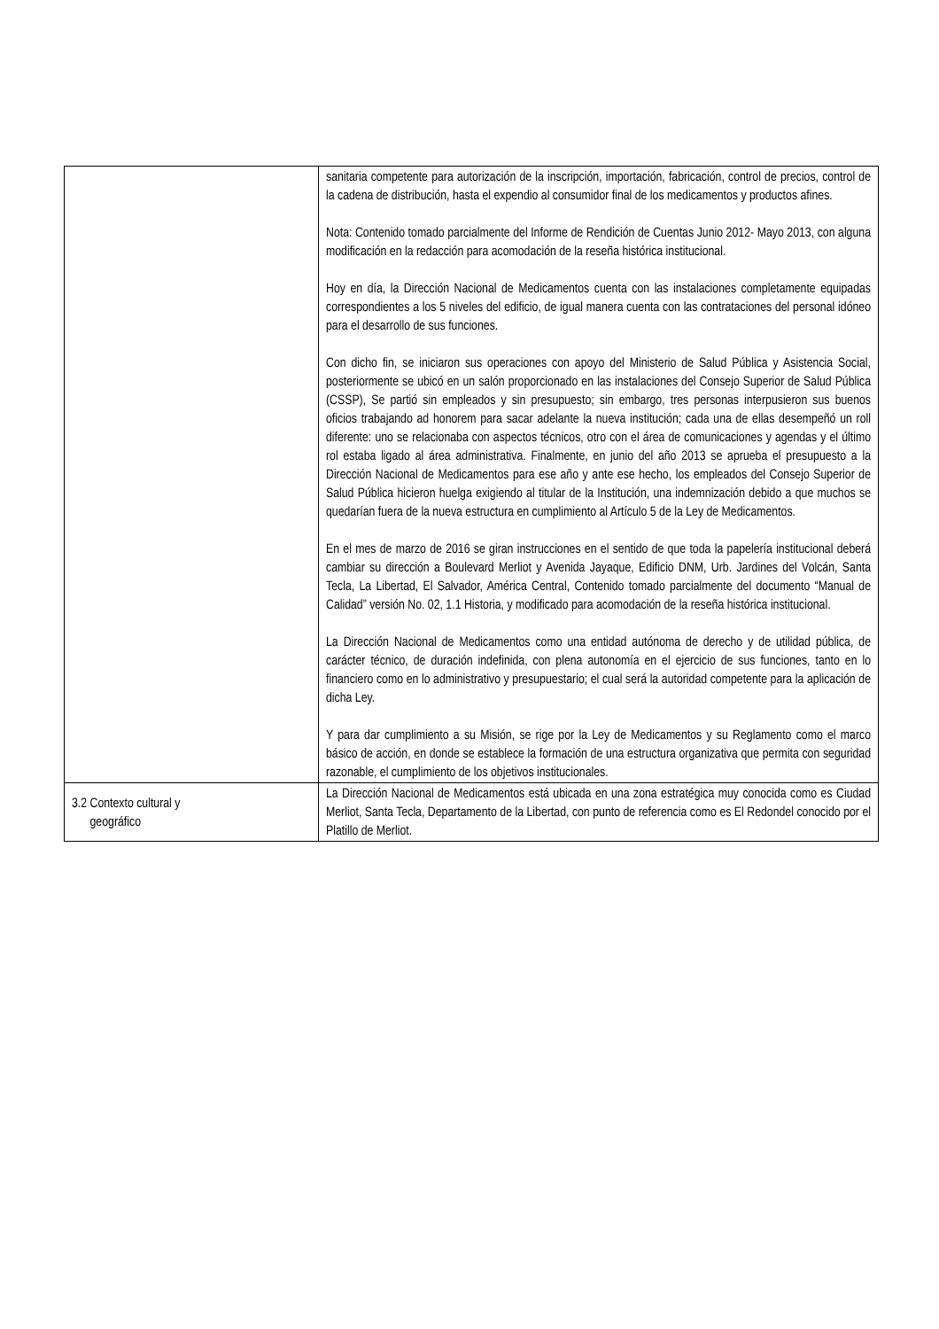| | sanitaria competente para autorización de la inscripción, importación, fabricación, control de precios, control de la cadena de distribución, hasta el expendio al consumidor final de los medicamentos y productos afines. Nota: Contenido tomado parcialmente del Informe de Rendición de Cuentas Junio 2012- Mayo 2013, con alguna modificación en la redacción para acomodación de la reseña histórica institucional. Hoy en día, la Dirección Nacional de Medicamentos cuenta con las instalaciones completamente equipadas correspondientes a los 5 niveles del edificio, de igual manera cuenta con las contrataciones del personal idóneo para el desarrollo de sus funciones. Con dicho fin, se iniciaron sus operaciones con apoyo del Ministerio de Salud Pública y Asistencia Social, posteriormente se ubicó en un salón proporcionado en las instalaciones del Consejo Superior de Salud Pública (CSSP), Se partió sin empleados y sin presupuesto; sin embargo, tres personas interpusieron sus buenos oficios trabajando ad honorem para sacar adelante la nueva institución; cada una de ellas desempeñó un roll diferente: uno se relacionaba con aspectos técnicos, otro con el área de comunicaciones y agendas y el último rol estaba ligado al área administrativa. Finalmente, en junio del año 2013 se aprueba el presupuesto a la Dirección Nacional de Medicamentos para ese año y ante ese hecho, los empleados del Consejo Superior de Salud Pública hicieron huelga exigiendo al titular de la Institución, una indemnización debido a que muchos se quedarían fuera de la nueva estructura en cumplimiento al Artículo 5 de la Ley de Medicamentos. En el mes de marzo de 2016 se giran instrucciones en el sentido de que toda la papelería institucional deberá cambiar su dirección a Boulevard Merliot y Avenida Jayaque, Edificio DNM, Urb. Jardines del Volcán, Santa Tecla, La Libertad, El Salvador, América Central, Contenido tomado parcialmente del documento “Manual de Calidad” versión No. 02, 1.1 Historia, y modificado para acomodación de la reseña histórica institucional. La Dirección Nacional de Medicamentos como una entidad autónoma de derecho y de utilidad pública, de carácter técnico, de duración indefinida, con plena autonomía en el ejercicio de sus funciones, tanto en lo financiero como en lo administrativo y presupuestario; el cual será la autoridad competente para la aplicación de dicha Ley. Y para dar cumplimiento a su Misión, se rige por la Ley de Medicamentos y su Reglamento como el marco básico de acción, en donde se establece la formación de una estructura organizativa que permita con seguridad razonable, el cumplimiento de los objetivos institucionales. |
| 3.2 Contexto cultural y geográfico | La Dirección Nacional de Medicamentos está ubicada en una zona estratégica muy conocida como es Ciudad Merliot, Santa Tecla, Departamento de la Libertad, con punto de referencia como es El Redondel conocido por el Platillo de Merliot. |